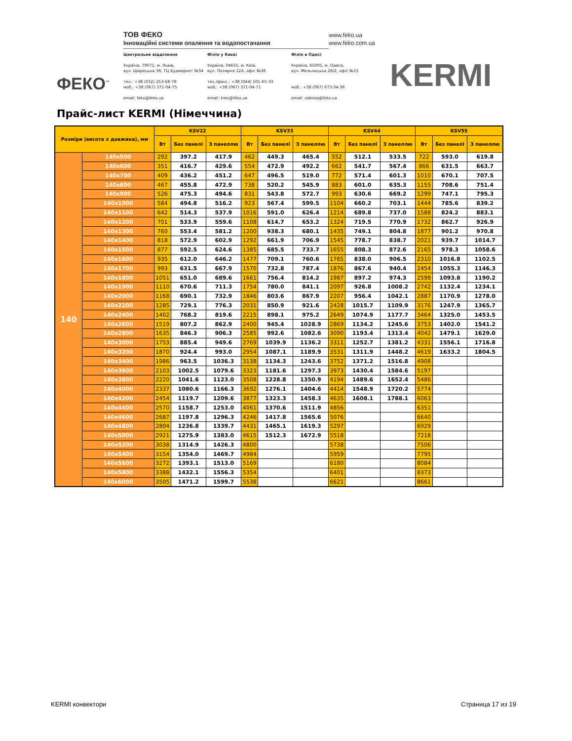ФЕКО<sup>™</sup>
ТОВ ФЕКО
Інноваційні системи опалення та водопостачання
www.feko.ua
www.feko.com.ua
Центральне відділення
Україна, 79071, м. Львів,
вул. Щирецька 36, ТЦ Будмаркет №34
тел.: +38 (032) 253-68-78
моб.: +38 (067) 371-04-75
email: feko@feko.ua
Філія у Києві
Україна, 04655, м. Київ,
вул. Полярна 12А, офіс №38
тел./факс.: +38 (044) 501-65-33
моб.: +38 (067) 371-04-71
email: kiev@feko.ua
Філія в Одесі
Україна, 65005, м. Одеса,
вул. Мельницька 26/2, офіс №15
моб.: +38 (067) 673-34-36
email: odessa@feko.ua
KERMI
Прайс-лист KERMI (Німеччина)
| Розміри (висота x довжина), мм | | KSV22 | | | KSV33 | | | KSV44 | | | KSV55 | | |
| --- | --- | --- | --- | --- | --- | --- | --- | --- | --- | --- | --- | --- | --- |
| | | Вт | Без панелі | З панеллю | Вт | Без панелі | З панеллю | Вт | Без панелі | З панеллю | Вт | Без панелі | З панеллю |
| 140 | 140x500 | 292 | 397.2 | 417.9 | 462 | 449.3 | 465.4 | 552 | 512.1 | 533.5 | 722 | 593.0 | 619.8 |
| | 140x600 | 351 | 416.7 | 429.6 | 554 | 472.9 | 492.2 | 662 | 541.7 | 567.4 | 866 | 631.5 | 663.7 |
| | 140x700 | 409 | 436.2 | 451.2 | 647 | 496.5 | 519.0 | 772 | 571.4 | 601.3 | 1010 | 670.1 | 707.5 |
| | 140x800 | 467 | 455.8 | 472.9 | 738 | 520.2 | 545.9 | 883 | 601.0 | 635.3 | 1155 | 708.6 | 751.4 |
| | 140x900 | 526 | 475.3 | 494.6 | 831 | 543.8 | 572.7 | 993 | 630.6 | 669.2 | 1299 | 747.1 | 795.3 |
| | 140x1000 | 584 | 494.8 | 516.2 | 923 | 567.4 | 599.5 | 1104 | 660.2 | 703.1 | 1444 | 785.6 | 839.2 |
| | 140x1100 | 642 | 514.3 | 537.9 | 1016 | 591.0 | 626.4 | 1214 | 689.8 | 737.0 | 1588 | 824.2 | 883.1 |
| | 140x1200 | 701 | 533.9 | 559.6 | 1108 | 614.7 | 653.2 | 1324 | 719.5 | 770.9 | 1732 | 862.7 | 926.9 |
| | 140x1300 | 760 | 553.4 | 581.2 | 1200 | 938.3 | 680.1 | 1435 | 749.1 | 804.8 | 1877 | 901.2 | 970.8 |
| | 140x1400 | 818 | 572.9 | 602.9 | 1292 | 661.9 | 706.9 | 1545 | 778.7 | 838.7 | 2021 | 939.7 | 1014.7 |
| | 140x1500 | 877 | 592.5 | 624.6 | 1385 | 685.5 | 733.7 | 1655 | 808.3 | 872.6 | 2165 | 978.3 | 1058.6 |
| | 140x1600 | 935 | 612.0 | 646.2 | 1477 | 709.1 | 760.6 | 1765 | 838.0 | 906.5 | 2310 | 1016.8 | 1102.5 |
| | 140x1700 | 993 | 631.5 | 667.9 | 1570 | 732.8 | 787.4 | 1876 | 867.6 | 940.4 | 2454 | 1055.3 | 1146.3 |
| | 140x1800 | 1051 | 651.0 | 689.6 | 1661 | 756.4 | 814.2 | 1987 | 897.2 | 974.3 | 2598 | 1093.8 | 1190.2 |
| | 140x1900 | 1110 | 670.6 | 711.3 | 1754 | 780.0 | 841.1 | 2097 | 926.8 | 1008.2 | 2742 | 1132.4 | 1234.1 |
| | 140x2000 | 1168 | 690.1 | 732.9 | 1846 | 803.6 | 867.9 | 2207 | 956.4 | 1042.1 | 2887 | 1170.9 | 1278.0 |
| | 140x2200 | 1285 | 729.1 | 776.3 | 2031 | 850.9 | 921.6 | 2428 | 1015.7 | 1109.9 | 3176 | 1247.9 | 1365.7 |
| | 140x2400 | 1402 | 768.2 | 819.6 | 2215 | 898.1 | 975.2 | 2649 | 1074.9 | 1177.7 | 3464 | 1325.0 | 1453.5 |
| | 140x2600 | 1519 | 807.2 | 862.9 | 2400 | 945.4 | 1028.9 | 2869 | 1134.2 | 1245.6 | 3753 | 1402.0 | 1541.2 |
| | 140x2800 | 1635 | 846.3 | 906.3 | 2585 | 992.6 | 1082.6 | 3090 | 1193.4 | 1313.4 | 4042 | 1479.1 | 1629.0 |
| | 140x3000 | 1753 | 885.4 | 949.6 | 2769 | 1039.9 | 1136.2 | 3311 | 1252.7 | 1381.2 | 4331 | 1556.1 | 1716.8 |
| | 140x3200 | 1870 | 924.4 | 993.0 | 2954 | 1087.1 | 1189.9 | 3531 | 1311.9 | 1448.2 | 4619 | 1633.2 | 1804.5 |
| | 140x3400 | 1986 | 963.5 | 1036.3 | 3138 | 1134.3 | 1243.6 | 3752 | 1371.2 | 1516.8 | 4908 | | |
| | 140x3600 | 2103 | 1002.5 | 1079.6 | 3323 | 1181.6 | 1297.3 | 3973 | 1430.4 | 1584.6 | 5197 | | |
| | 140x3800 | 2220 | 1041.6 | 1123.0 | 3508 | 1228.8 | 1350.9 | 4194 | 1489.6 | 1652.4 | 5486 | | |
| | 140x4000 | 2337 | 1080.6 | 1166.3 | 3692 | 1276.1 | 1404.6 | 4414 | 1548.9 | 1720.2 | 5774 | | |
| | 140x4200 | 2454 | 1119.7 | 1209.6 | 3877 | 1323.3 | 1458.3 | 4635 | 1608.1 | 1788.1 | 6063 | | |
| | 140x4400 | 2570 | 1158.7 | 1253.0 | 4061 | 1370.6 | 1511.9 | 4856 | | | 6351 | | |
| | 140x4600 | 2687 | 1197.8 | 1296.3 | 4246 | 1417.8 | 1565.6 | 5076 | | | 6640 | | |
| | 140x4800 | 2804 | 1236.8 | 1339.7 | 4431 | 1465.1 | 1619.3 | 5297 | | | 6929 | | |
| | 140x5000 | 2921 | 1275.9 | 1383.0 | 4615 | 1512.3 | 1672.9 | 5518 | | | 7218 | | |
| | 140x5200 | 3038 | 1314.9 | 1426.3 | 4800 | | | 5738 | | | 7506 | | |
| | 140x5400 | 3154 | 1354.0 | 1469.7 | 4984 | | | 5959 | | | 7795 | | |
| | 140x5600 | 3272 | 1393.1 | 1513.0 | 5169 | | | 6180 | | | 8084 | | |
| | 140x5800 | 3388 | 1432.1 | 1556.3 | 5354 | | | 6401 | | | 8373 | | |
| | 140x6000 | 3505 | 1471.2 | 1599.7 | 5538 | | | 6621 | | | 8661 | | |
KERMI конвектори Страница 17 из 19